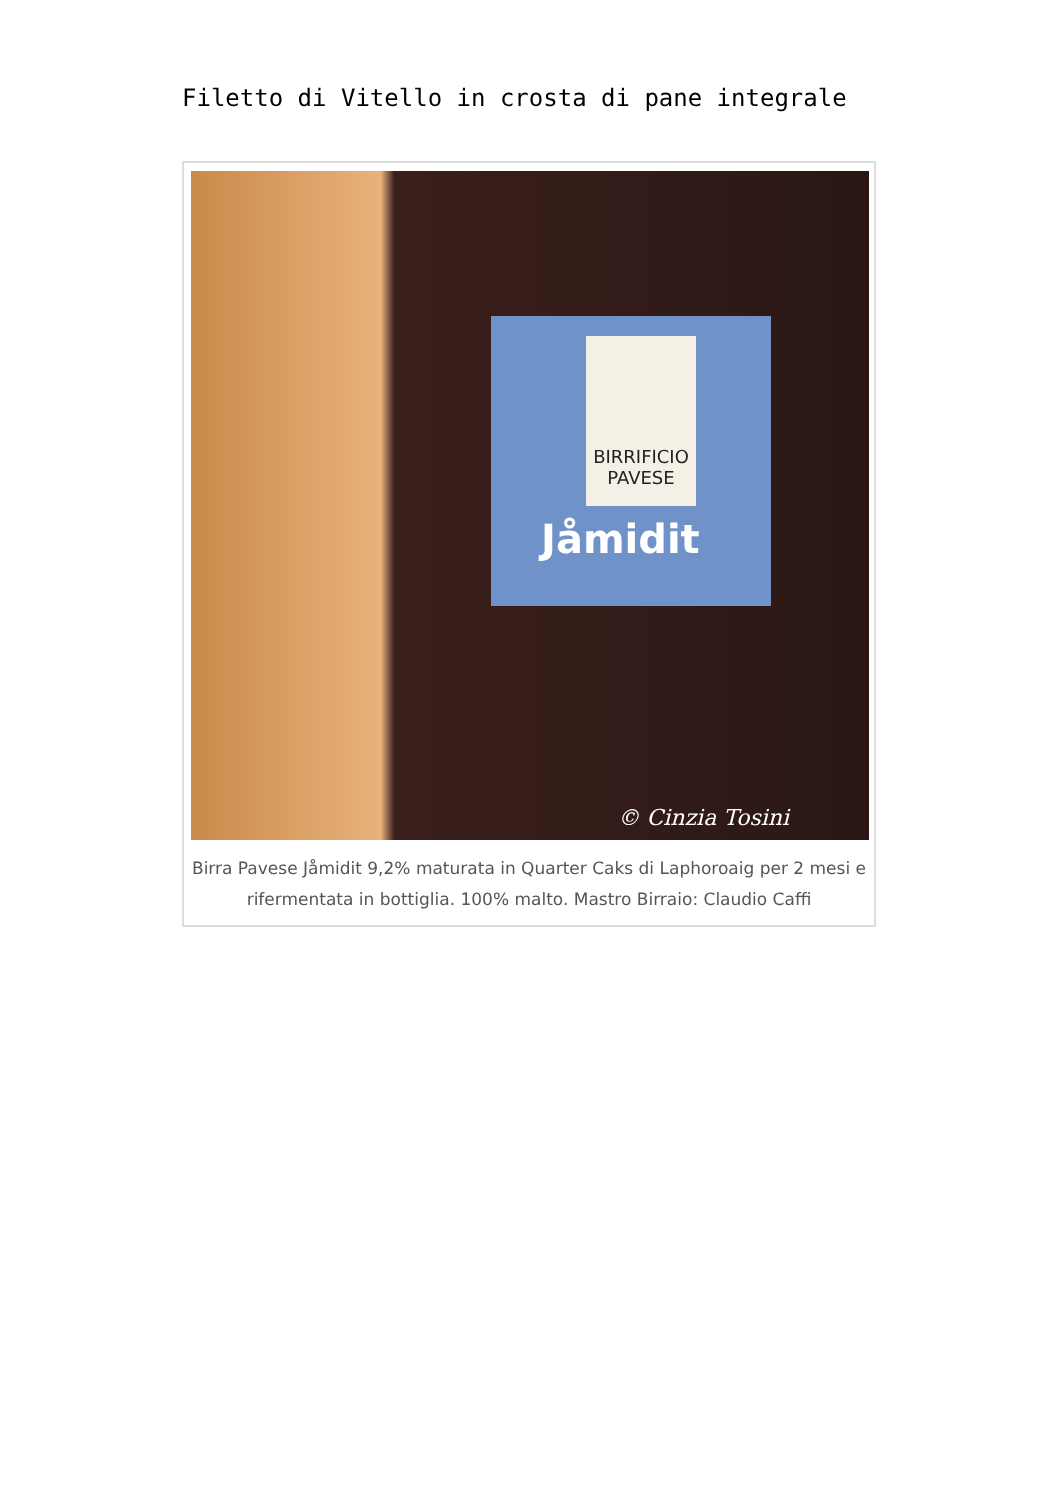Filetto di Vitello in crosta di pane integrale
BIRRIFICIO PAVESE
Jåmidit
© Cinzia Tosini
Birra Pavese Jåmidit 9,2% maturata in Quarter Caks di Laphoroaig per 2 mesi e rifermentata in bottiglia. 100% malto. Mastro Birraio: Claudio Caffi